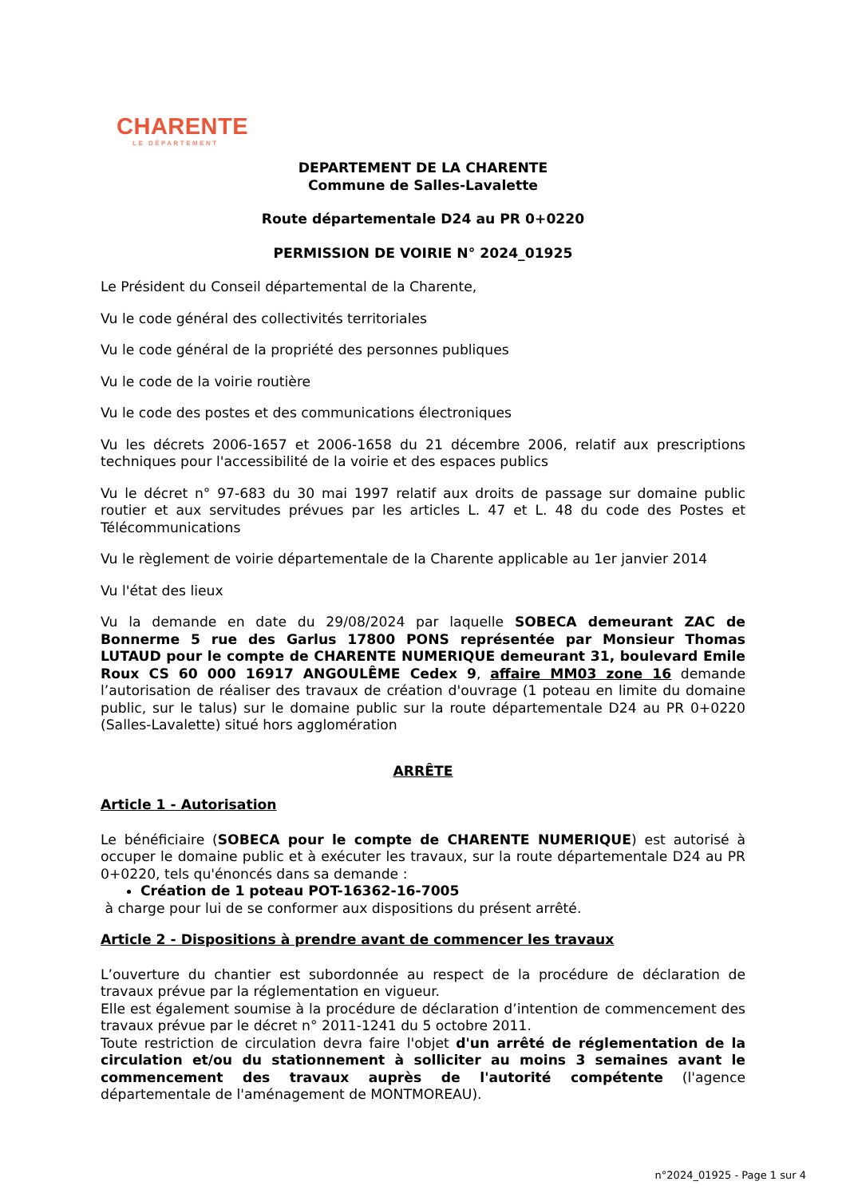CHARENTE
LE DÉPARTEMENT
DEPARTEMENT DE LA CHARENTE
Commune de Salles-Lavalette
Route départementale D24 au PR 0+0220
PERMISSION DE VOIRIE N° 2024_01925
Le Président du Conseil départemental de la Charente,
Vu le code général des collectivités territoriales
Vu le code général de la propriété des personnes publiques
Vu le code de la voirie routière
Vu le code des postes et des communications électroniques
Vu les décrets 2006-1657 et 2006-1658 du 21 décembre 2006, relatif aux prescriptions techniques pour l'accessibilité de la voirie et des espaces publics
Vu le décret n° 97-683 du 30 mai 1997 relatif aux droits de passage sur domaine public routier et aux servitudes prévues par les articles L. 47 et L. 48 du code des Postes et Télécommunications
Vu le règlement de voirie départementale de la Charente applicable au 1er janvier 2014
Vu l'état des lieux
Vu la demande en date du 29/08/2024 par laquelle SOBECA demeurant ZAC de Bonnerme 5 rue des Garlus 17800 PONS représentée par Monsieur Thomas LUTAUD pour le compte de CHARENTE NUMERIQUE demeurant 31, boulevard Emile Roux CS 60 000 16917 ANGOULÊME Cedex 9, affaire MM03 zone 16 demande l’autorisation de réaliser des travaux de création d'ouvrage (1 poteau en limite du domaine public, sur le talus) sur le domaine public sur la route départementale D24 au PR 0+0220 (Salles-Lavalette) situé hors agglomération
ARRÊTE
Article 1 - Autorisation
Le bénéficiaire (SOBECA pour le compte de CHARENTE NUMERIQUE) est autorisé à occuper le domaine public et à exécuter les travaux, sur la route départementale D24 au PR 0+0220, tels qu'énoncés dans sa demande :
Création de 1 poteau POT-16362-16-7005
à charge pour lui de se conformer aux dispositions du présent arrêté.
Article 2 - Dispositions à prendre avant de commencer les travaux
L’ouverture du chantier est subordonnée au respect de la procédure de déclaration de travaux prévue par la réglementation en vigueur.
Elle est également soumise à la procédure de déclaration d’intention de commencement des travaux prévue par le décret n° 2011-1241 du 5 octobre 2011.
Toute restriction de circulation devra faire l'objet d'un arrêté de réglementation de la circulation et/ou du stationnement à solliciter au moins 3 semaines avant le commencement des travaux auprès de l'autorité compétente (l'agence départementale de l'aménagement de MONTMOREAU).
n°2024_01925 - Page 1 sur 4